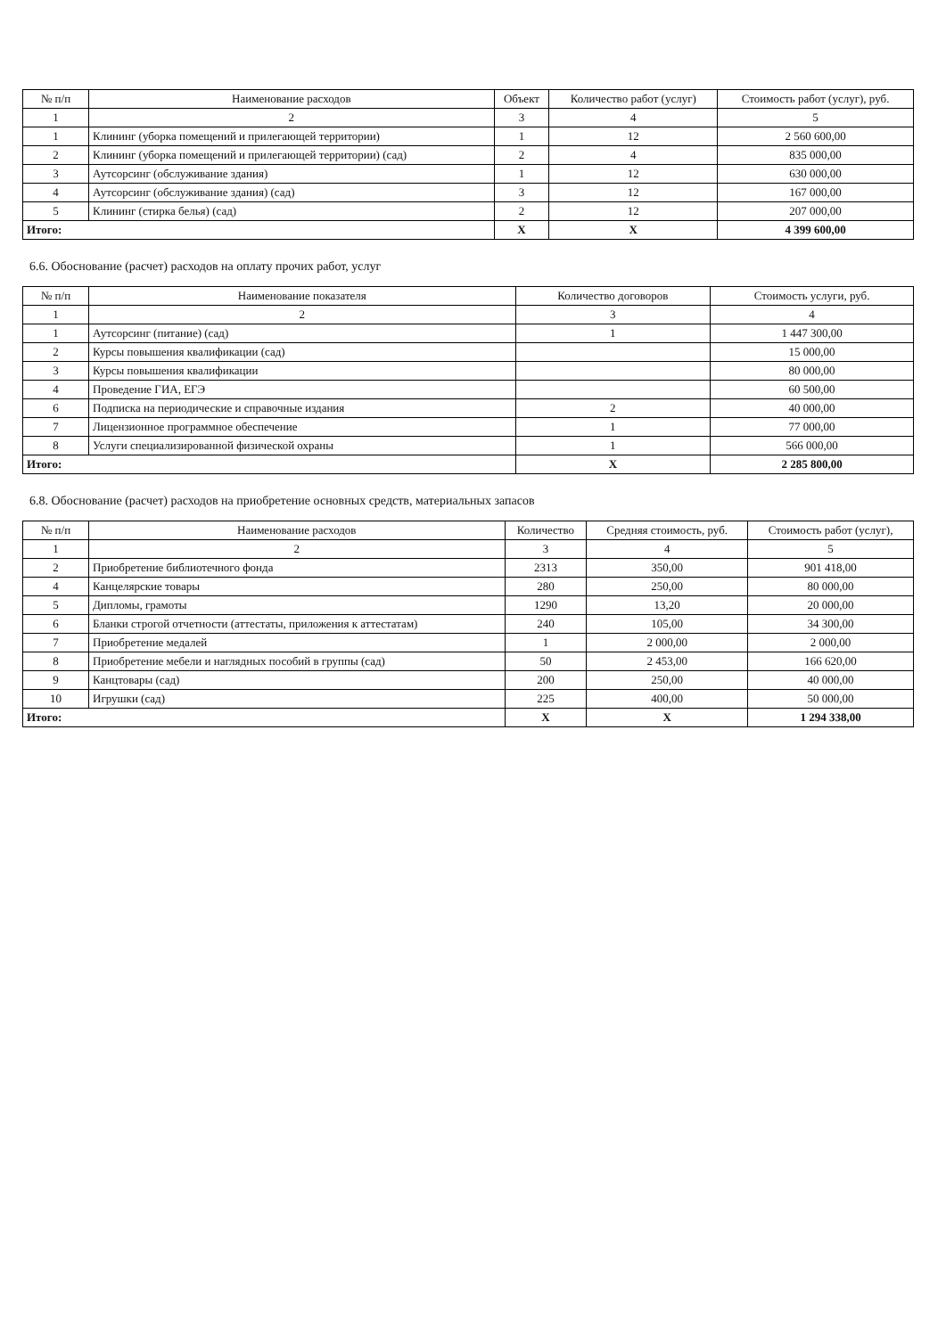| № п/п | Наименование расходов | Объект | Количество работ (услуг) | Стоимость работ (услуг), руб. |
| --- | --- | --- | --- | --- |
| 1 | 2 | 3 | 4 | 5 |
| 1 | Клининг (уборка помещений и прилегающей территории) | 1 | 12 | 2 560 600,00 |
| 2 | Клининг (уборка помещений и прилегающей территории) (сад) | 2 | 4 | 835 000,00 |
| 3 | Аутсорсинг (обслуживание здания) | 1 | 12 | 630 000,00 |
| 4 | Аутсорсинг (обслуживание здания) (сад) | 3 | 12 | 167 000,00 |
| 5 | Клининг (стирка белья) (сад) | 2 | 12 | 207 000,00 |
| Итого: | | X | X | 4 399 600,00 |
6.6. Обоснование (расчет) расходов на оплату прочих работ, услуг
| № п/п | Наименование показателя | Количество договоров | Стоимость услуги, руб. |
| --- | --- | --- | --- |
| 1 | 2 | 3 | 4 |
| 1 | Аутсорсинг (питание) (сад) | 1 | 1 447 300,00 |
| 2 | Курсы повышения квалификации (сад) | | 15 000,00 |
| 3 | Курсы повышения квалификации | | 80 000,00 |
| 4 | Проведение ГИА, ЕГЭ | | 60 500,00 |
| 6 | Подписка на периодические и справочные издания | 2 | 40 000,00 |
| 7 | Лицензионное программное обеспечение | 1 | 77 000,00 |
| 8 | Услуги специализированной физической охраны | 1 | 566 000,00 |
| Итого: | | X | 2 285 800,00 |
6.8. Обоснование (расчет) расходов на приобретение основных средств, материальных запасов
| № п/п | Наименование расходов | Количество | Средняя стоимость, руб. | Стоимость работ (услуг), |
| --- | --- | --- | --- | --- |
| 1 | 2 | 3 | 4 | 5 |
| 2 | Приобретение библиотечного фонда | 2313 | 350,00 | 901 418,00 |
| 4 | Канцелярские товары | 280 | 250,00 | 80 000,00 |
| 5 | Дипломы, грамоты | 1290 | 13,20 | 20 000,00 |
| 6 | Бланки строгой отчетности (аттестаты, приложения к аттестатам) | 240 | 105,00 | 34 300,00 |
| 7 | Приобретение медалей | 1 | 2 000,00 | 2 000,00 |
| 8 | Приобретение мебели и наглядных пособий в группы (сад) | 50 | 2 453,00 | 166 620,00 |
| 9 | Канцтовары (сад) | 200 | 250,00 | 40 000,00 |
| 10 | Игрушки (сад) | 225 | 400,00 | 50 000,00 |
| Итого: | | X | X | 1 294 338,00 |